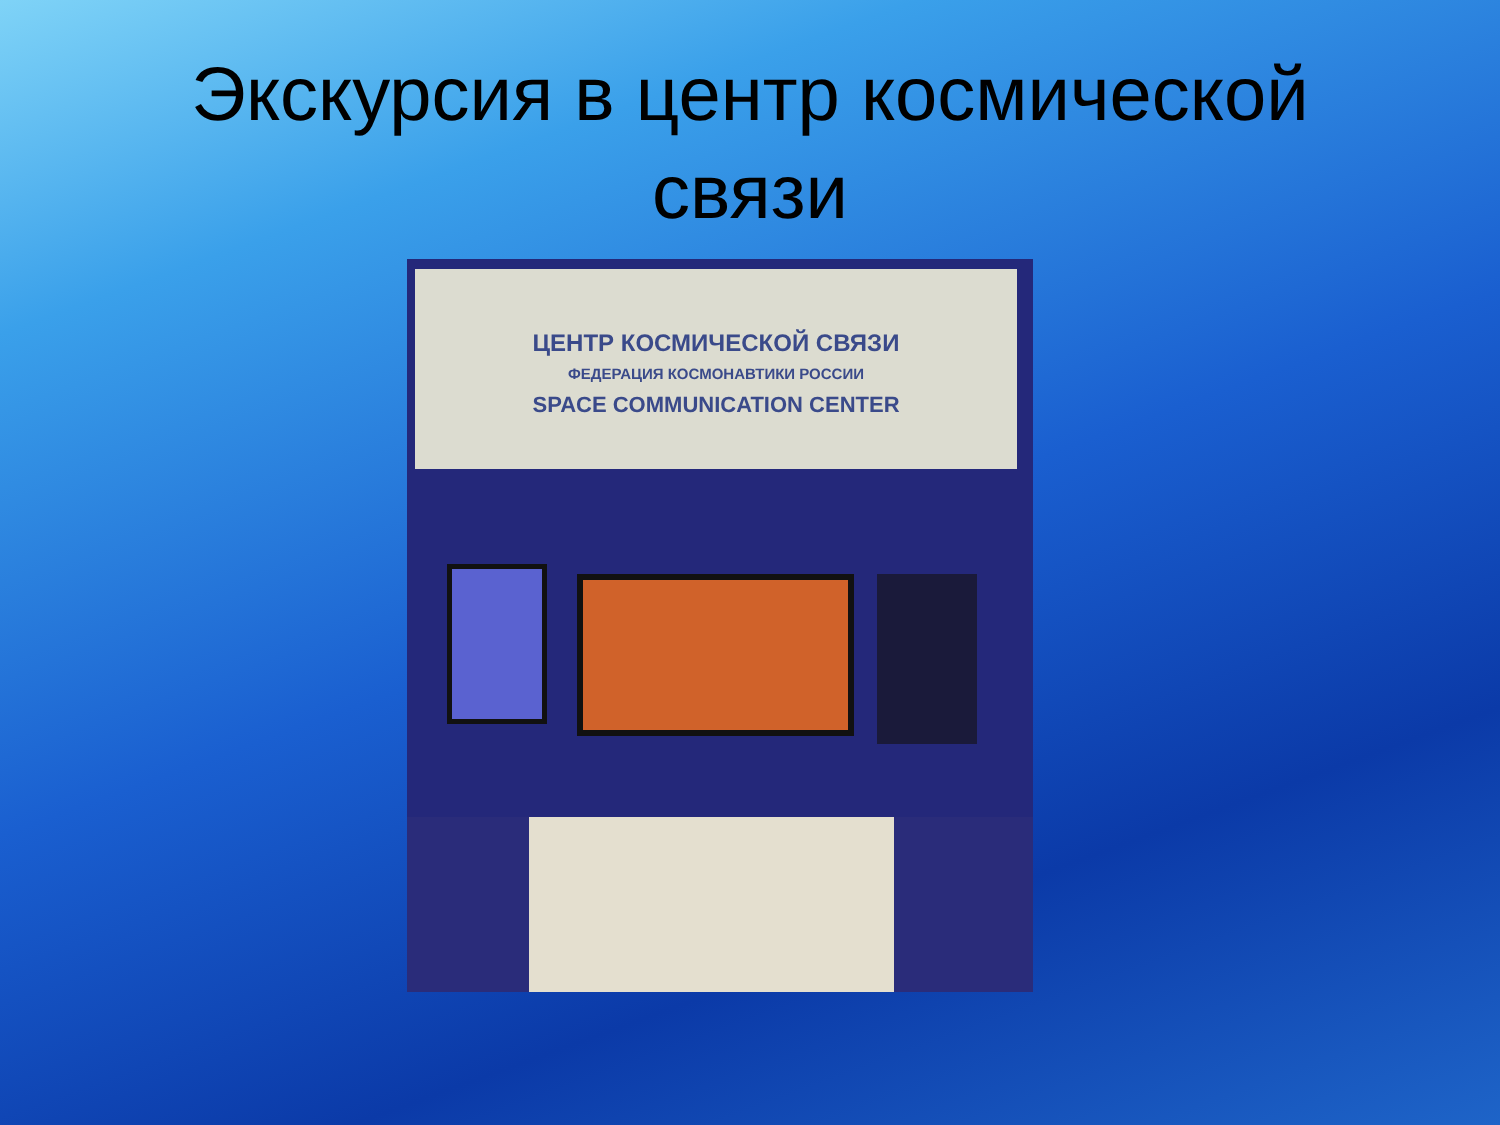Экскурсия в центр космической
связи
ЦЕНТР КОСМИЧЕСКОЙ СВЯЗИ
ФЕДЕРАЦИЯ КОСМОНАВТИКИ РОССИИ
SPACE COMMUNICATION CENTER